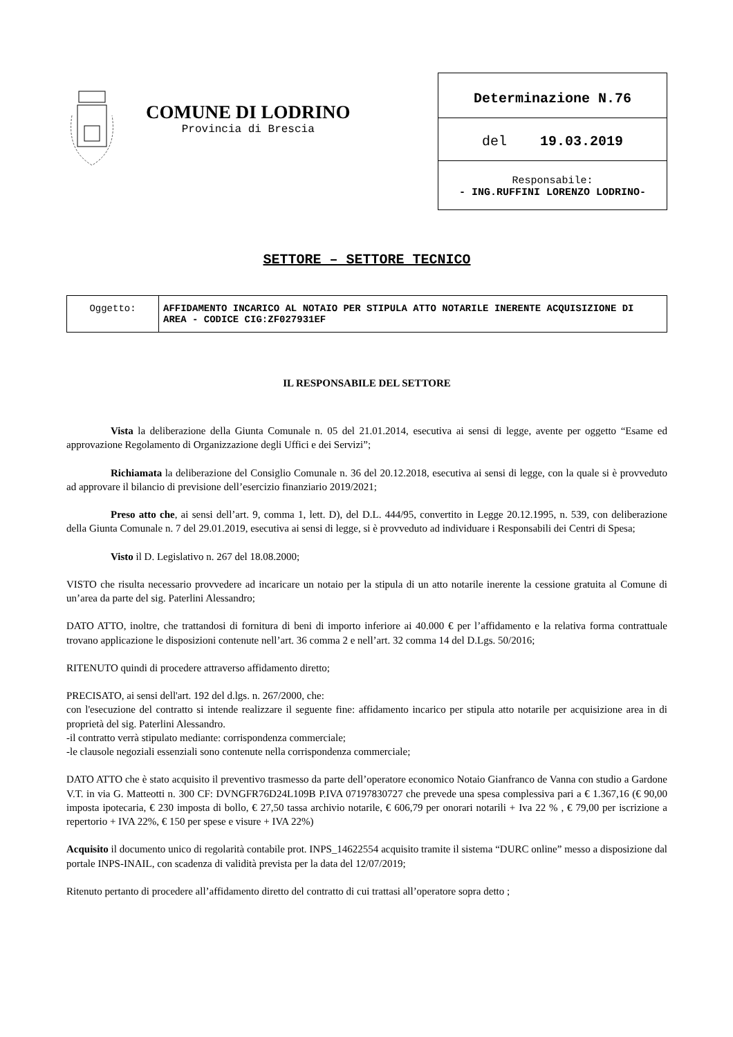COMUNE DI LODRINO
Provincia di Brescia
Determinazione N.76
del 19.03.2019
Responsabile:
- ING.RUFFINI LORENZO LODRINO-
SETTORE – SETTORE TECNICO
| Oggetto: | AFFIDAMENTO INCARICO AL NOTAIO PER STIPULA ATTO NOTARILE INERENTE ACQUISIZIONE DI AREA - CODICE CIG:ZF027931EF |
IL RESPONSABILE DEL SETTORE
Vista la deliberazione della Giunta Comunale n. 05 del 21.01.2014, esecutiva ai sensi di legge, avente per oggetto “Esame ed approvazione Regolamento di Organizzazione degli Uffici e dei Servizi”;
Richiamata la deliberazione del Consiglio Comunale n. 36 del 20.12.2018, esecutiva ai sensi di legge, con la quale si è provveduto ad approvare il bilancio di previsione dell’esercizio finanziario 2019/2021;
Preso atto che, ai sensi dell’art. 9, comma 1, lett. D), del D.L. 444/95, convertito in Legge 20.12.1995, n. 539, con deliberazione della Giunta Comunale n. 7 del 29.01.2019, esecutiva ai sensi di legge, si è provveduto ad individuare i Responsabili dei Centri di Spesa;
Visto il D. Legislativo n. 267 del 18.08.2000;
VISTO che risulta necessario provvedere ad incaricare un notaio per la stipula di un atto notarile inerente la cessione gratuita al Comune di un’area da parte del sig. Paterlini Alessandro;
DATO ATTO, inoltre, che trattandosi di fornitura di beni di importo inferiore ai 40.000 € per l’affidamento e la relativa forma contrattuale trovano applicazione le disposizioni contenute nell’art. 36 comma 2 e nell’art. 32 comma 14 del D.Lgs. 50/2016;
RITENUTO quindi di procedere attraverso affidamento diretto;
PRECISATO, ai sensi dell'art. 192 del d.lgs. n. 267/2000, che:
con l'esecuzione del contratto si intende realizzare il seguente fine: affidamento incarico per stipula atto notarile per acquisizione area in di proprietà del sig. Paterlini Alessandro.
-il contratto verrà stipulato mediante: corrispondenza commerciale;
-le clausole negoziali essenziali sono contenute nella corrispondenza commerciale;
DATO ATTO che è stato acquisito il preventivo trasmesso da parte dell’operatore economico Notaio Gianfranco de Vanna con studio a Gardone V.T. in via G. Matteotti n. 300 CF: DVNGFR76D24L109B P.IVA 07197830727 che prevede una spesa complessiva pari a € 1.367,16 (€ 90,00 imposta ipotecaria, € 230 imposta di bollo, € 27,50 tassa archivio notarile, € 606,79 per onorari notarili + Iva 22 % , € 79,00 per iscrizione a repertorio + IVA 22%, € 150 per spese e visure + IVA 22%)
Acquisito il documento unico di regolarità contabile prot. INPS_14622554 acquisito tramite il sistema “DURC online” messo a disposizione dal portale INPS-INAIL, con scadenza di validità prevista per la data del 12/07/2019;
Ritenuto pertanto di procedere all’affidamento diretto del contratto di cui trattasi all’operatore sopra detto ;